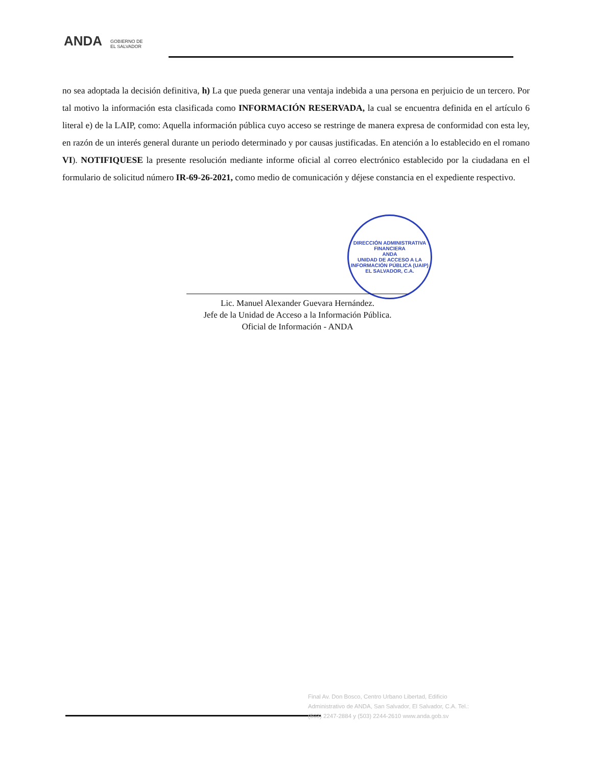ANDA
GOBIERNO DE
EL SALVADOR
no sea adoptada la decisión definitiva, h) La que pueda generar una ventaja indebida a una persona en perjuicio de un tercero. Por tal motivo la información esta clasificada como INFORMACIÓN RESERVADA, la cual se encuentra definida en el artículo 6 literal e) de la LAIP, como: Aquella información pública cuyo acceso se restringe de manera expresa de conformidad con esta ley, en razón de un interés general durante un periodo determinado y por causas justificadas. En atención a lo establecido en el romano VI). NOTIFIQUESE la presente resolución mediante informe oficial al correo electrónico establecido por la ciudadana en el formulario de solicitud número IR-69-26-2021, como medio de comunicación y déjese constancia en el expediente respectivo.
DIRECCIÓN ADMINISTRATIVA FINANCIERA
ANDA
UNIDAD DE ACCESO A LA INFORMACIÓN PÚBLICA (UAIP)
EL SALVADOR, C.A.
Lic. Manuel Alexander Guevara Hernández.
Jefe de la Unidad de Acceso a la Información Pública.
Oficial de Información - ANDA
Final Av. Don Bosco, Centro Urbano Libertad, Edificio Administrativo de ANDA, San Salvador, El Salvador, C.A. Tel.: (503) 2247-2884 y (503) 2244-2610 www.anda.gob.sv